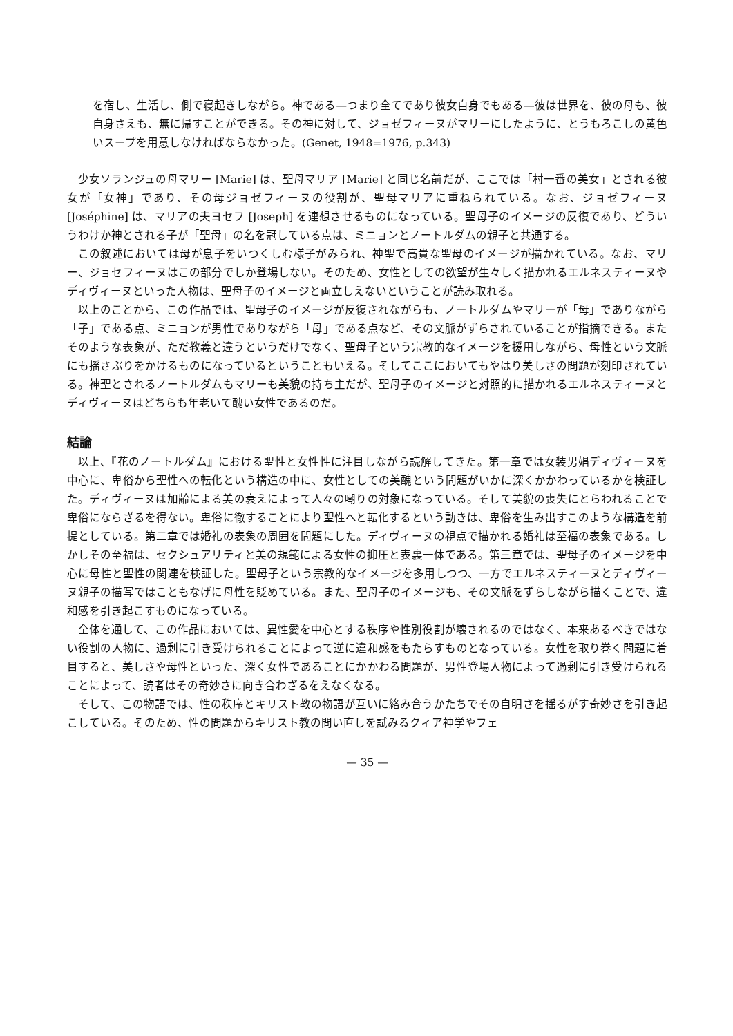を宿し、生活し、側で寝起きしながら。神である—つまり全てであり彼女自身でもある—彼は世界を、彼の母も、彼自身さえも、無に帰すことができる。その神に対して、ジョゼフィーヌがマリーにしたように、とうもろこしの黄色いスープを用意しなければならなかった。(Genet, 1948=1976, p.343)
少女ソランジュの母マリー [Marie] は、聖母マリア [Marie] と同じ名前だが、ここでは「村一番の美女」とされる彼女が「女神」であり、その母ジョゼフィーヌの役割が、聖母マリアに重ねられている。なお、ジョゼフィーヌ [Joséphine] は、マリアの夫ヨセフ [Joseph] を連想させるものになっている。聖母子のイメージの反復であり、どういうわけか神とされる子が「聖母」の名を冠している点は、ミニョンとノートルダムの親子と共通する。
この叙述においては母が息子をいつくしむ様子がみられ、神聖で高貴な聖母のイメージが描かれている。なお、マリー、ジョセフィーヌはこの部分でしか登場しない。そのため、女性としての欲望が生々しく描かれるエルネスティーヌやディヴィーヌといった人物は、聖母子のイメージと両立しえないということが読み取れる。
以上のことから、この作品では、聖母子のイメージが反復されながらも、ノートルダムやマリーが「母」でありながら「子」である点、ミニョンが男性でありながら「母」である点など、その文脈がずらされていることが指摘できる。またそのような表象が、ただ教義と違うというだけでなく、聖母子という宗教的なイメージを援用しながら、母性という文脈にも揺さぶりをかけるものになっているということもいえる。そしてここにおいてもやはり美しさの問題が刻印されている。神聖とされるノートルダムもマリーも美貌の持ち主だが、聖母子のイメージと対照的に描かれるエルネスティーヌとディヴィーヌはどちらも年老いて醜い女性であるのだ。
結論
以上、『花のノートルダム』における聖性と女性性に注目しながら読解してきた。第一章では女装男娼ディヴィーヌを中心に、卑俗から聖性への転化という構造の中に、女性としての美醜という問題がいかに深くかかわっているかを検証した。ディヴィーヌは加齢による美の衰えによって人々の嘲りの対象になっている。そして美貌の喪失にとらわれることで卑俗にならざるを得ない。卑俗に徹することにより聖性へと転化するという動きは、卑俗を生み出すこのような構造を前提としている。第二章では婚礼の表象の周囲を問題にした。ディヴィーヌの視点で描かれる婚礼は至福の表象である。しかしその至福は、セクシュアリティと美の規範による女性の抑圧と表裏一体である。第三章では、聖母子のイメージを中心に母性と聖性の関連を検証した。聖母子という宗教的なイメージを多用しつつ、一方でエルネスティーヌとディヴィーヌ親子の描写ではこともなげに母性を貶めている。また、聖母子のイメージも、その文脈をずらしながら描くことで、違和感を引き起こすものになっている。
全体を通して、この作品においては、異性愛を中心とする秩序や性別役割が壊されるのではなく、本来あるべきではない役割の人物に、過剰に引き受けられることによって逆に違和感をもたらすものとなっている。女性を取り巻く問題に着目すると、美しさや母性といった、深く女性であることにかかわる問題が、男性登場人物によって過剰に引き受けられることによって、読者はその奇妙さに向き合わざるをえなくなる。
そして、この物語では、性の秩序とキリスト教の物語が互いに絡み合うかたちでその自明さを揺るがす奇妙さを引き起こしている。そのため、性の問題からキリスト教の問い直しを試みるクィア神学やフェ
— 35 —